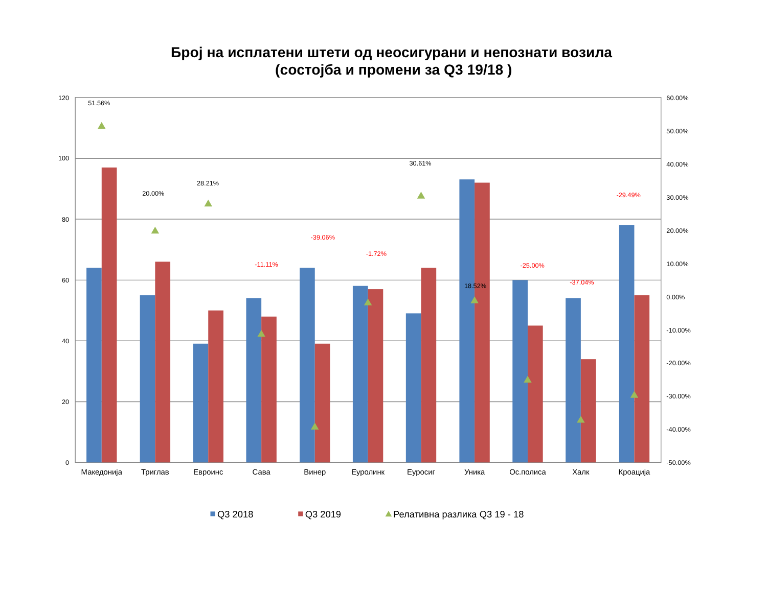Број на исплатени штети од неосигурани и непознати возила
(состојба и промени за Q3 19/18 )
120
100
80
60
40
20
0
60.00%
50.00%
40.00%
30.00%
20.00%
10.00%
0.00%
-10.00%
-20.00%
-30.00%
-40.00%
-50.00%
51.56%
20.00%
28.21%
-11.11%
-39.06%
-1.72%
30.61%
18.52%
-25.00%
-37.04%
-29.49%
Македонија
Триглав
Евроинс
Сава
Винер
Еуролинк
Еуросиг
Уника
Ос.полиса
Халк
Кроација
Q3 2018
Q3 2019
Релативна разлика Q3 19 - 18